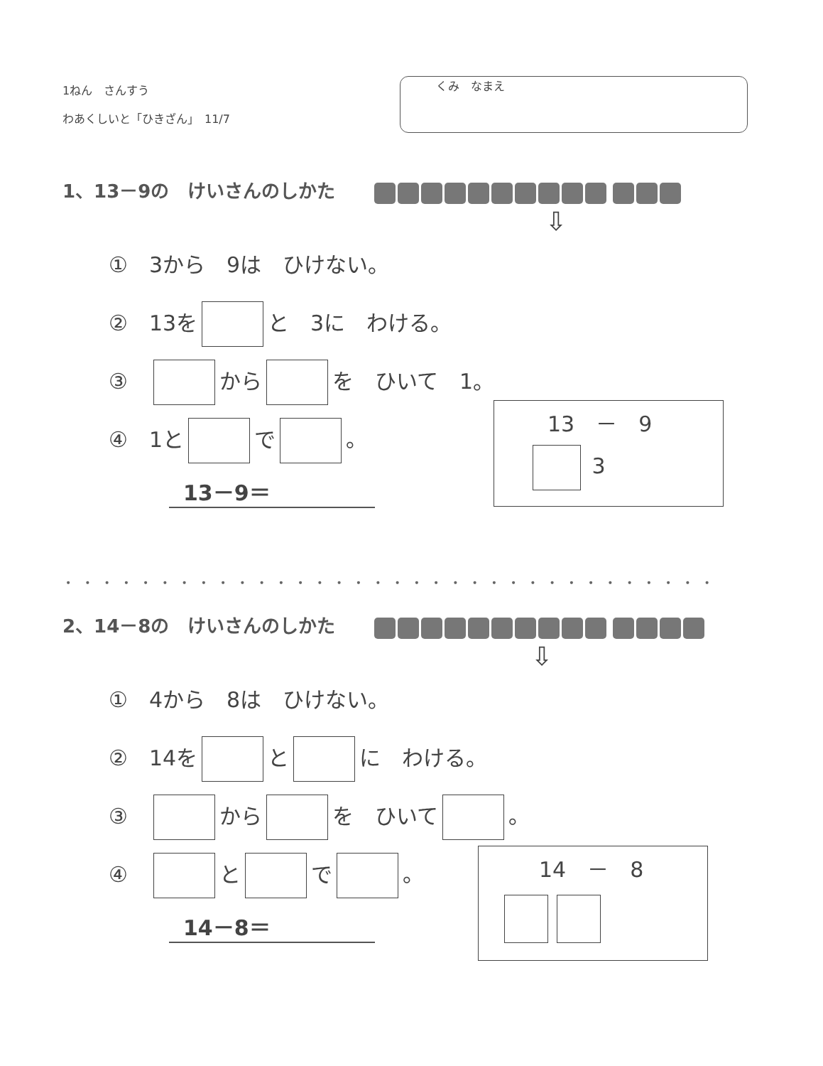1ねん　さんすう
わあくしいと「ひきざん」　11/7
くみ　なまえ
1、13－9の　けいさんのしかた
⇩
①　3から　9は　ひけない。
②　13を と　3に　わける。
③　 から を　ひいて　1。
④　1と で 。
13－9＝
13　－　9
3
••••••••••••••••••••••••••••••••••
2、14－8の　けいさんのしかた
⇩
①　4から　8は　ひけない。
②　14を と に　わける。
③　 から を　ひいて 。
④　 と で 。
14－8＝
14　－　8